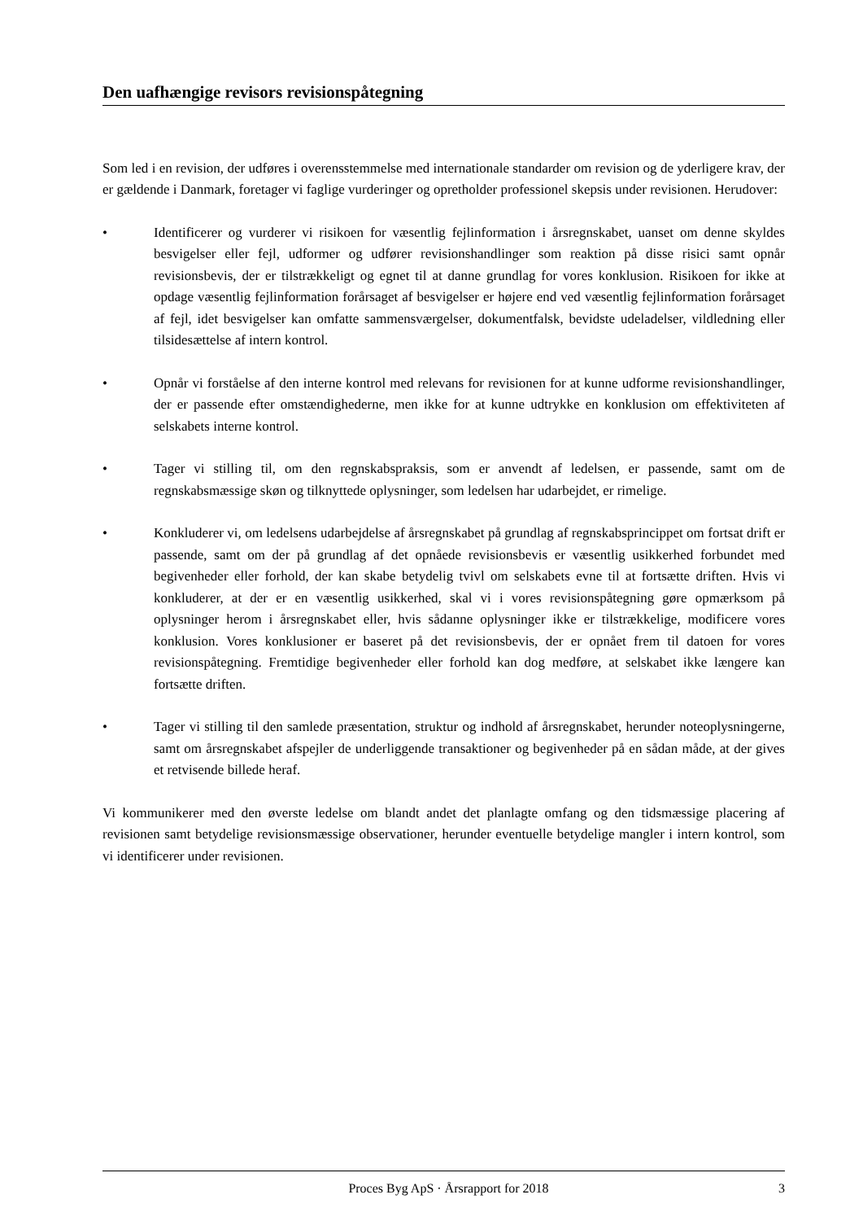Den uafhængige revisors revisionspåtegning
Som led i en revision, der udføres i overensstemmelse med internationale standarder om revision og de yderligere krav, der er gældende i Danmark, foretager vi faglige vurderinger og opretholder professionel skepsis under revisionen. Herudover:
• Identificerer og vurderer vi risikoen for væsentlig fejlinformation i årsregnskabet, uanset om denne skyldes besvigelser eller fejl, udformer og udfører revisionshandlinger som reaktion på disse risici samt opnår revisionsbevis, der er tilstrækkeligt og egnet til at danne grundlag for vores konklusion. Risikoen for ikke at opdage væsentlig fejlinformation forårsaget af besvigelser er højere end ved væsentlig fejlinformation forårsaget af fejl, idet besvigelser kan omfatte sammensværgelser, dokumentfalsk, bevidste udeladelser, vildledning eller tilsidesættelse af intern kontrol.
• Opnår vi forståelse af den interne kontrol med relevans for revisionen for at kunne udforme revisionshandlinger, der er passende efter omstændighederne, men ikke for at kunne udtrykke en konklusion om effektiviteten af selskabets interne kontrol.
• Tager vi stilling til, om den regnskabspraksis, som er anvendt af ledelsen, er passende, samt om de regnskabsmæssige skøn og tilknyttede oplysninger, som ledelsen har udarbejdet, er rimelige.
• Konkluderer vi, om ledelsens udarbejdelse af årsregnskabet på grundlag af regnskabsprincippet om fortsat drift er passende, samt om der på grundlag af det opnåede revisionsbevis er væsentlig usikkerhed forbundet med begivenheder eller forhold, der kan skabe betydelig tvivl om selskabets evne til at fortsætte driften. Hvis vi konkluderer, at der er en væsentlig usikkerhed, skal vi i vores revisionspåtegning gøre opmærksom på oplysninger herom i årsregnskabet eller, hvis sådanne oplysninger ikke er tilstrækkelige, modificere vores konklusion. Vores konklusioner er baseret på det revisionsbevis, der er opnået frem til datoen for vores revisionspåtegning. Fremtidige begivenheder eller forhold kan dog medføre, at selskabet ikke længere kan fortsætte driften.
• Tager vi stilling til den samlede præsentation, struktur og indhold af årsregnskabet, herunder noteoplysningerne, samt om årsregnskabet afspejler de underliggende transaktioner og begivenheder på en sådan måde, at der gives et retvisende billede heraf.
Vi kommunikerer med den øverste ledelse om blandt andet det planlagte omfang og den tidsmæssige placering af revisionen samt betydelige revisionsmæssige observationer, herunder eventuelle betydelige mangler i intern kontrol, som vi identificerer under revisionen.
Proces Byg ApS · Årsrapport for 2018 3